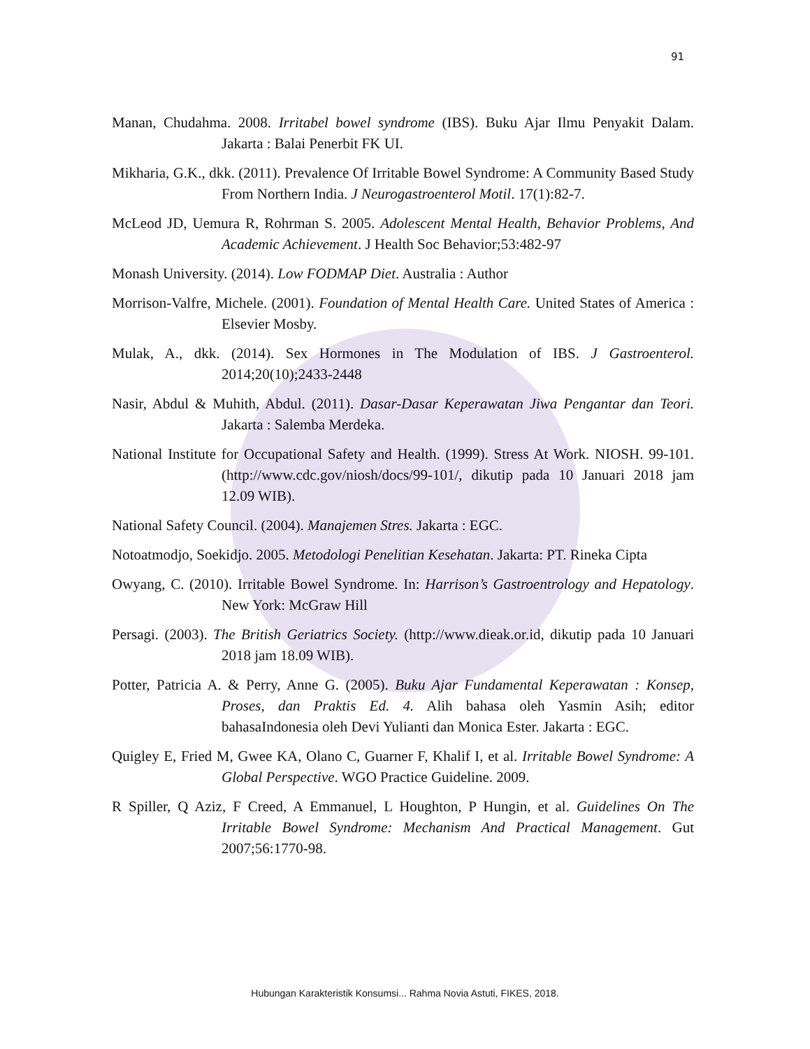91
Manan, Chudahma. 2008. Irritabel bowel syndrome (IBS). Buku Ajar Ilmu Penyakit Dalam. Jakarta : Balai Penerbit FK UI.
Mikharia, G.K., dkk. (2011). Prevalence Of Irritable Bowel Syndrome: A Community Based Study From Northern India. J Neurogastroenterol Motil. 17(1):82-7.
McLeod JD, Uemura R, Rohrman S. 2005. Adolescent Mental Health, Behavior Problems, And Academic Achievement. J Health Soc Behavior;53:482-97
Monash University. (2014). Low FODMAP Diet. Australia : Author
Morrison-Valfre, Michele. (2001). Foundation of Mental Health Care. United States of America : Elsevier Mosby.
Mulak, A., dkk. (2014). Sex Hormones in The Modulation of IBS. J Gastroenterol. 2014;20(10);2433-2448
Nasir, Abdul & Muhith, Abdul. (2011). Dasar-Dasar Keperawatan Jiwa Pengantar dan Teori. Jakarta : Salemba Merdeka.
National Institute for Occupational Safety and Health. (1999). Stress At Work. NIOSH. 99-101. (http://www.cdc.gov/niosh/docs/99-101/, dikutip pada 10 Januari 2018 jam 12.09 WIB).
National Safety Council. (2004). Manajemen Stres. Jakarta : EGC.
Notoatmodjo, Soekidjo. 2005. Metodologi Penelitian Kesehatan. Jakarta: PT. Rineka Cipta
Owyang, C. (2010). Irritable Bowel Syndrome. In: Harrison’s Gastroentrology and Hepatology. New York: McGraw Hill
Persagi. (2003). The British Geriatrics Society. (http://www.dieak.or.id, dikutip pada 10 Januari 2018 jam 18.09 WIB).
Potter, Patricia A. & Perry, Anne G. (2005). Buku Ajar Fundamental Keperawatan : Konsep, Proses, dan Praktis Ed. 4. Alih bahasa oleh Yasmin Asih; editor bahasaIndonesia oleh Devi Yulianti dan Monica Ester. Jakarta : EGC.
Quigley E, Fried M, Gwee KA, Olano C, Guarner F, Khalif I, et al. Irritable Bowel Syndrome: A Global Perspective. WGO Practice Guideline. 2009.
R Spiller, Q Aziz, F Creed, A Emmanuel, L Houghton, P Hungin, et al. Guidelines On The Irritable Bowel Syndrome: Mechanism And Practical Management. Gut 2007;56:1770-98.
Hubungan Karakteristik Konsumsi... Rahma Novia Astuti, FIKES, 2018.